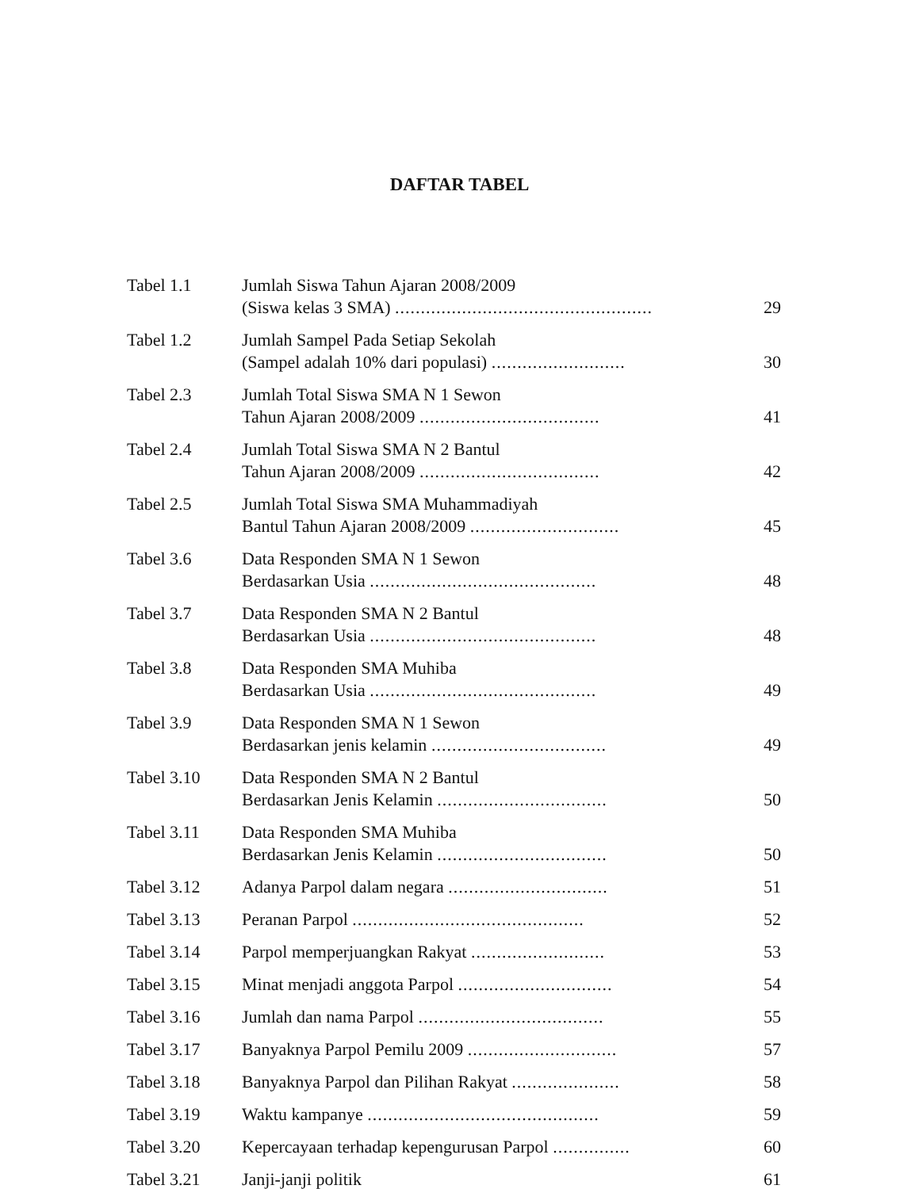DAFTAR TABEL
| Tabel 1.1 | Jumlah Siswa Tahun Ajaran 2008/2009 (Siswa kelas 3 SMA) .................................................. | 29 |
| Tabel 1.2 | Jumlah Sampel Pada Setiap Sekolah (Sampel adalah 10% dari populasi) .......................... | 30 |
| Tabel 2.3 | Jumlah Total Siswa SMA N 1 Sewon Tahun Ajaran 2008/2009 ................................... | 41 |
| Tabel 2.4 | Jumlah Total Siswa SMA N 2 Bantul Tahun Ajaran 2008/2009 ................................... | 42 |
| Tabel 2.5 | Jumlah Total Siswa SMA Muhammadiyah Bantul Tahun Ajaran 2008/2009 ............................. | 45 |
| Tabel 3.6 | Data Responden SMA N 1 Sewon Berdasarkan Usia ............................................ | 48 |
| Tabel 3.7 | Data Responden SMA N 2 Bantul Berdasarkan Usia ............................................ | 48 |
| Tabel 3.8 | Data Responden SMA Muhiba Berdasarkan Usia ............................................ | 49 |
| Tabel 3.9 | Data Responden SMA N 1 Sewon Berdasarkan jenis kelamin .................................. | 49 |
| Tabel 3.10 | Data Responden SMA N 2 Bantul Berdasarkan Jenis Kelamin ................................. | 50 |
| Tabel 3.11 | Data Responden SMA Muhiba Berdasarkan Jenis Kelamin ................................. | 50 |
| Tabel 3.12 | Adanya Parpol dalam negara ............................... | 51 |
| Tabel 3.13 | Peranan Parpol ............................................. | 52 |
| Tabel 3.14 | Parpol memperjuangkan Rakyat .......................... | 53 |
| Tabel 3.15 | Minat menjadi anggota Parpol .............................. | 54 |
| Tabel 3.16 | Jumlah dan nama Parpol .................................... | 55 |
| Tabel 3.17 | Banyaknya Parpol Pemilu 2009 ............................. | 57 |
| Tabel 3.18 | Banyaknya Parpol dan Pilihan Rakyat ..................... | 58 |
| Tabel 3.19 | Waktu kampanye ............................................. | 59 |
| Tabel 3.20 | Kepercayaan terhadap kepengurusan Parpol ............... | 60 |
| Tabel 3.21 | Janji-janji politik | 61 |